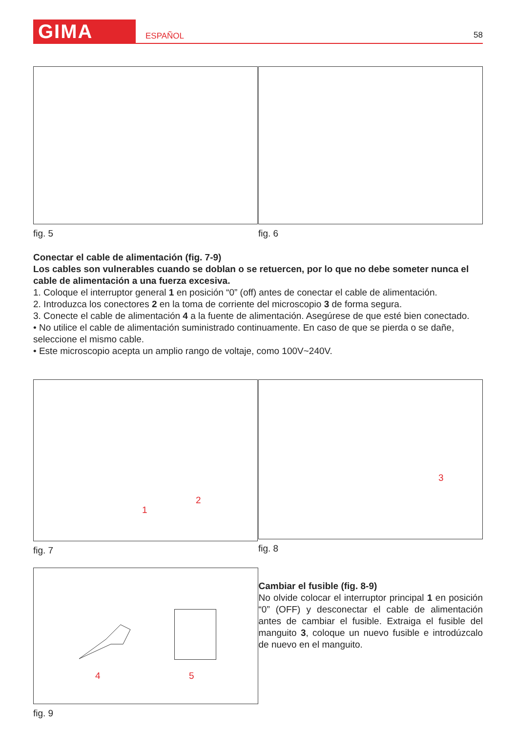GIMA
ESPAÑOL
58
fig. 5 fig. 6
Conectar el cable de alimentación (fig. 7-9)
Los cables son vulnerables cuando se doblan o se retuercen, por lo que no debe someter nunca el cable de alimentación a una fuerza excesiva.
1. Coloque el interruptor general 1 en posición “0” (off) antes de conectar el cable de alimentación.
2. Introduzca los conectores 2 en la toma de corriente del microscopio 3 de forma segura.
3. Conecte el cable de alimentación 4 a la fuente de alimentación. Asegúrese de que esté bien conectado.
• No utilice el cable de alimentación suministrado continuamente. En caso de que se pierda o se dañe, seleccione el mismo cable.
• Este microscopio acepta un amplio rango de voltaje, como 100V~240V.
1
2
fig. 7
3
fig. 8
4 5
fig. 9
Cambiar el fusible (fig. 8-9)
No olvide colocar el interruptor principal 1 en posición “0” (OFF) y desconectar el cable de alimentación antes de cambiar el fusible. Extraiga el fusible del manguito 3, coloque un nuevo fusible e introdúzcalo de nuevo en el manguito.